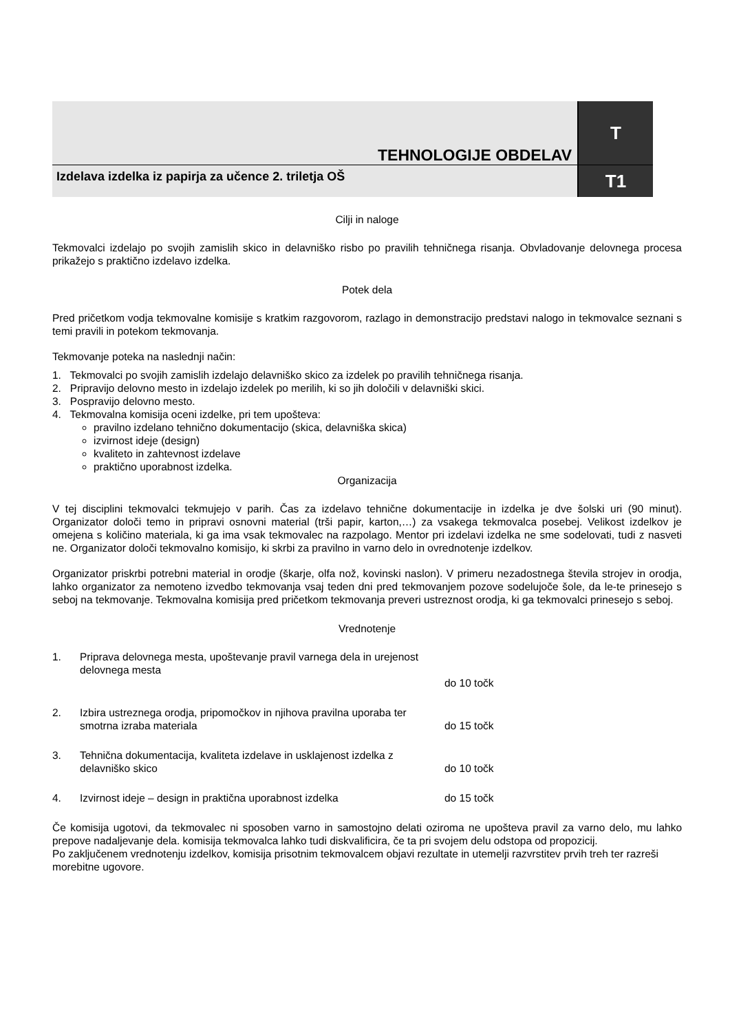| TEHNOLOGIJE OBDELAV | T |
| Izdelava izdelka iz papirja za učence 2. triletja OŠ | T1 |
Cilji in naloge
Tekmovalci izdelajo po svojih zamislih skico in delavniško risbo po pravilih tehničnega risanja. Obvladovanje delovnega procesa prikažejo s praktično izdelavo izdelka.
Potek dela
Pred pričetkom vodja tekmovalne komisije s kratkim razgovorom, razlago in demonstracijo predstavi nalogo in tekmovalce seznani s temi pravili in potekom tekmovanja.
Tekmovanje poteka na naslednji način:
1. Tekmovalci po svojih zamislih izdelajo delavniško skico za izdelek po pravilih tehničnega risanja.
2. Pripravijo delovno mesto in izdelajo izdelek po merilih, ki so jih določili v delavniški skici.
3. Pospravijo delovno mesto.
4. Tekmovalna komisija oceni izdelke, pri tem upošteva:
pravilno izdelano tehnično dokumentacijo (skica, delavniška skica)
izvirnost ideje (design)
kvaliteto in zahtevnost izdelave
praktično uporabnost izdelka.
Organizacija
V tej disciplini tekmovalci tekmujejo v parih. Čas za izdelavo tehnične dokumentacije in izdelka je dve šolski uri (90 minut). Organizator določi temo in pripravi osnovni material (trši papir, karton,…) za vsakega tekmovalca posebej. Velikost izdelkov je omejena s količino materiala, ki ga ima vsak tekmovalec na razpolago. Mentor pri izdelavi izdelka ne sme sodelovati, tudi z nasveti ne. Organizator določi tekmovalno komisijo, ki skrbi za pravilno in varno delo in ovrednotenje izdelkov.
Organizator priskrbi potrebni material in orodje (škarje, olfa nož, kovinski naslon). V primeru nezadostnega števila strojev in orodja, lahko organizator za nemoteno izvedbo tekmovanja vsaj teden dni pred tekmovanjem pozove sodelujoče šole, da le-te prinesejo s seboj na tekmovanje. Tekmovalna komisija pred pričetkom tekmovanja preveri ustreznost orodja, ki ga tekmovalci prinesejo s seboj.
Vrednotenje
| 1. | Priprava delovnega mesta, upoštevanje pravil varnega dela in urejenost delovnega mesta | do 10 točk |
| 2. | Izbira ustreznega orodja, pripomočkov in njihova pravilna uporaba ter smotrna izraba materiala | do 15 točk |
| 3. | Tehnična dokumentacija, kvaliteta izdelave in usklajenost izdelka z delavniško skico | do 10 točk |
| 4. | Izvirnost ideje – design in praktična uporabnost izdelka | do 15 točk |
Če komisija ugotovi, da tekmovalec ni sposoben varno in samostojno delati oziroma ne upošteva pravil za varno delo, mu lahko prepove nadaljevanje dela. komisija tekmovalca lahko tudi diskvalificira, če ta pri svojem delu odstopa od propozicij.
Po zaključenem vrednotenju izdelkov, komisija prisotnim tekmovalcem objavi rezultate in utemelji razvrstitev prvih treh ter razreši morebitne ugovore.